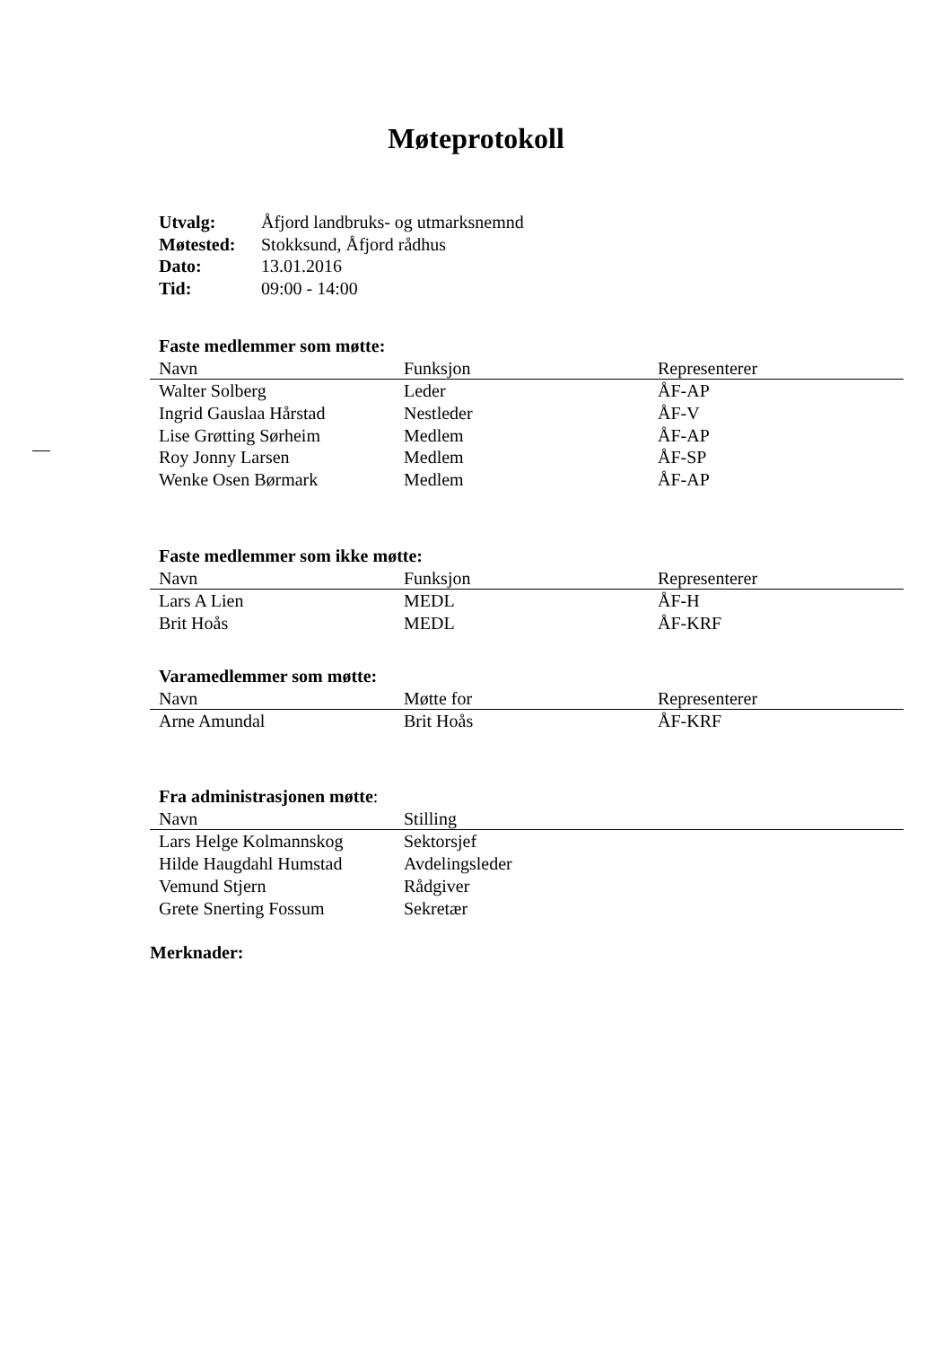Møteprotokoll
| Utvalg: | Åfjord landbruks- og utmarksnemnd |
| Møtested: | Stokksund, Åfjord rådhus |
| Dato: | 13.01.2016 |
| Tid: | 09:00 - 14:00 |
Faste medlemmer som møtte:
| Navn | Funksjon | Representerer |
| --- | --- | --- |
| Walter Solberg | Leder | ÅF-AP |
| Ingrid Gauslaa Hårstad | Nestleder | ÅF-V |
| Lise Grøtting Sørheim | Medlem | ÅF-AP |
| Roy Jonny Larsen | Medlem | ÅF-SP |
| Wenke Osen Børmark | Medlem | ÅF-AP |
Faste medlemmer som ikke møtte:
| Navn | Funksjon | Representerer |
| --- | --- | --- |
| Lars A Lien | MEDL | ÅF-H |
| Brit Hoås | MEDL | ÅF-KRF |
Varamedlemmer som møtte:
| Navn | Møtte for | Representerer |
| --- | --- | --- |
| Arne Amundal | Brit Hoås | ÅF-KRF |
Fra administrasjonen møtte:
| Navn | Stilling | |
| --- | --- | --- |
| Lars Helge Kolmannskog | Sektorsjef | |
| Hilde Haugdahl Humstad | Avdelingsleder | |
| Vemund Stjern | Rådgiver | |
| Grete Snerting Fossum | Sekretær | |
Merknader: